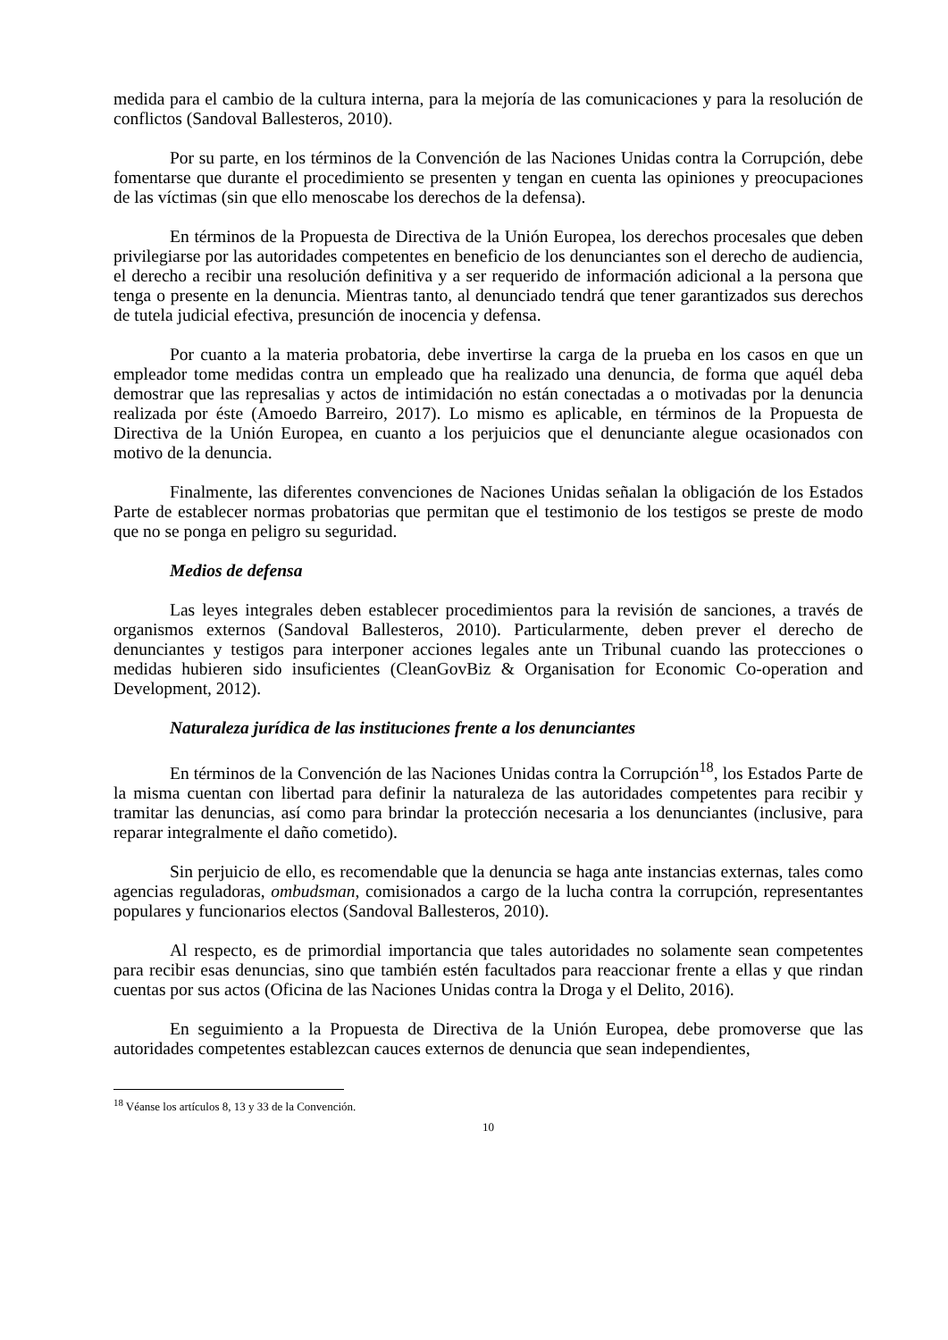medida para el cambio de la cultura interna, para la mejoría de las comunicaciones y para la resolución de conflictos (Sandoval Ballesteros, 2010).
Por su parte, en los términos de la Convención de las Naciones Unidas contra la Corrupción, debe fomentarse que durante el procedimiento se presenten y tengan en cuenta las opiniones y preocupaciones de las víctimas (sin que ello menoscabe los derechos de la defensa).
En términos de la Propuesta de Directiva de la Unión Europea, los derechos procesales que deben privilegiarse por las autoridades competentes en beneficio de los denunciantes son el derecho de audiencia, el derecho a recibir una resolución definitiva y a ser requerido de información adicional a la persona que tenga o presente en la denuncia. Mientras tanto, al denunciado tendrá que tener garantizados sus derechos de tutela judicial efectiva, presunción de inocencia y defensa.
Por cuanto a la materia probatoria, debe invertirse la carga de la prueba en los casos en que un empleador tome medidas contra un empleado que ha realizado una denuncia, de forma que aquél deba demostrar que las represalias y actos de intimidación no están conectadas a o motivadas por la denuncia realizada por éste (Amoedo Barreiro, 2017). Lo mismo es aplicable, en términos de la Propuesta de Directiva de la Unión Europea, en cuanto a los perjuicios que el denunciante alegue ocasionados con motivo de la denuncia.
Finalmente, las diferentes convenciones de Naciones Unidas señalan la obligación de los Estados Parte de establecer normas probatorias que permitan que el testimonio de los testigos se preste de modo que no se ponga en peligro su seguridad.
Medios de defensa
Las leyes integrales deben establecer procedimientos para la revisión de sanciones, a través de organismos externos (Sandoval Ballesteros, 2010). Particularmente, deben prever el derecho de denunciantes y testigos para interponer acciones legales ante un Tribunal cuando las protecciones o medidas hubieren sido insuficientes (CleanGovBiz & Organisation for Economic Co-operation and Development, 2012).
Naturaleza jurídica de las instituciones frente a los denunciantes
En términos de la Convención de las Naciones Unidas contra la Corrupción<sup>18</sup>, los Estados Parte de la misma cuentan con libertad para definir la naturaleza de las autoridades competentes para recibir y tramitar las denuncias, así como para brindar la protección necesaria a los denunciantes (inclusive, para reparar integralmente el daño cometido).
Sin perjuicio de ello, es recomendable que la denuncia se haga ante instancias externas, tales como agencias reguladoras, ombudsman, comisionados a cargo de la lucha contra la corrupción, representantes populares y funcionarios electos (Sandoval Ballesteros, 2010).
Al respecto, es de primordial importancia que tales autoridades no solamente sean competentes para recibir esas denuncias, sino que también estén facultados para reaccionar frente a ellas y que rindan cuentas por sus actos (Oficina de las Naciones Unidas contra la Droga y el Delito, 2016).
En seguimiento a la Propuesta de Directiva de la Unión Europea, debe promoverse que las autoridades competentes establezcan cauces externos de denuncia que sean independientes,
<sup>18</sup> Véanse los artículos 8, 13 y 33 de la Convención.
10